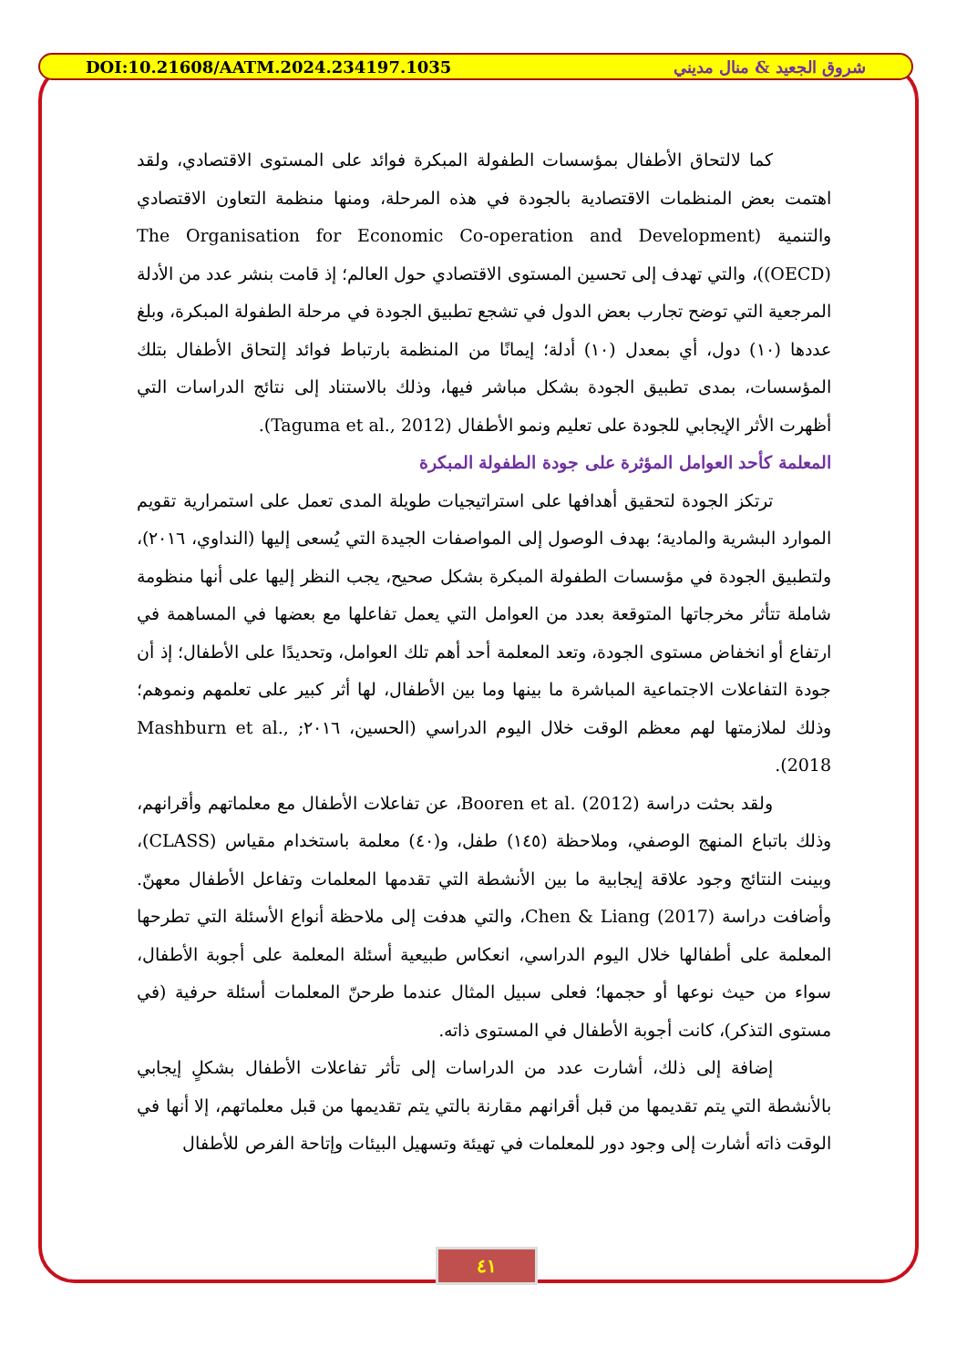DOI:10.21608/AATM.2024.234197.1035 شروق الجعيد & منال مديني
كما لالتحاق الأطفال بمؤسسات الطفولة المبكرة فوائد على المستوى الاقتصادي، ولقد اهتمت بعض المنظمات الاقتصادية بالجودة في هذه المرحلة، ومنها منظمة التعاون الاقتصادي والتنمية (The Organisation for Economic Co-operation and Development (OECD))، والتي تهدف إلى تحسين المستوى الاقتصادي حول العالم؛ إذ قامت بنشر عدد من الأدلة المرجعية التي توضح تجارب بعض الدول في تشجع تطبيق الجودة في مرحلة الطفولة المبكرة، وبلغ عددها (١٠) دول، أي بمعدل (١٠) أدلة؛ إيمانًا من المنظمة بارتباط فوائد إلتحاق الأطفال بتلك المؤسسات، بمدى تطبيق الجودة بشكل مباشر فيها، وذلك بالاستناد إلى نتائج الدراسات التي أظهرت الأثر الإيجابي للجودة على تعليم ونمو الأطفال (Taguma et al., 2012).
المعلمة كأحد العوامل المؤثرة على جودة الطفولة المبكرة
ترتكز الجودة لتحقيق أهدافها على استراتيجيات طويلة المدى تعمل على استمرارية تقويم الموارد البشرية والمادية؛ بهدف الوصول إلى المواصفات الجيدة التي يُسعى إليها (النداوي، ٢٠١٦)، ولتطبيق الجودة في مؤسسات الطفولة المبكرة بشكل صحيح، يجب النظر إليها على أنها منظومة شاملة تتأثر مخرجاتها المتوقعة بعدد من العوامل التي يعمل تفاعلها مع بعضها في المساهمة في ارتفاع أو انخفاض مستوى الجودة، وتعد المعلمة أحد أهم تلك العوامل، وتحديدًا على الأطفال؛ إذ أن جودة التفاعلات الاجتماعية المباشرة ما بينها وما بين الأطفال، لها أثر كبير على تعلمهم ونموهم؛ وذلك لملازمتها لهم معظم الوقت خلال اليوم الدراسي (الحسين، ٢٠١٦; Mashburn et al., 2018).
ولقد بحثت دراسة Booren et al. (2012)، عن تفاعلات الأطفال مع معلماتهم وأقرانهم، وذلك باتباع المنهج الوصفي، وملاحظة (١٤٥) طفل، و(٤٠) معلمة باستخدام مقياس (CLASS)، وبينت النتائج وجود علاقة إيجابية ما بين الأنشطة التي تقدمها المعلمات وتفاعل الأطفال معهنّ. وأضافت دراسة Chen & Liang (2017)، والتي هدفت إلى ملاحظة أنواع الأسئلة التي تطرحها المعلمة على أطفالها خلال اليوم الدراسي، انعكاس طبيعية أسئلة المعلمة على أجوبة الأطفال، سواء من حيث نوعها أو حجمها؛ فعلى سبيل المثال عندما طرحنّ المعلمات أسئلة حرفية (في مستوى التذكر)، كانت أجوبة الأطفال في المستوى ذاته.
إضافة إلى ذلك، أشارت عدد من الدراسات إلى تأثر تفاعلات الأطفال بشكلٍ إيجابي بالأنشطة التي يتم تقديمها من قبل أقرانهم مقارنة بالتي يتم تقديمها من قبل معلماتهم، إلا أنها في الوقت ذاته أشارت إلى وجود دور للمعلمات في تهيئة وتسهيل البيئات وإتاحة الفرص للأطفال
٤١